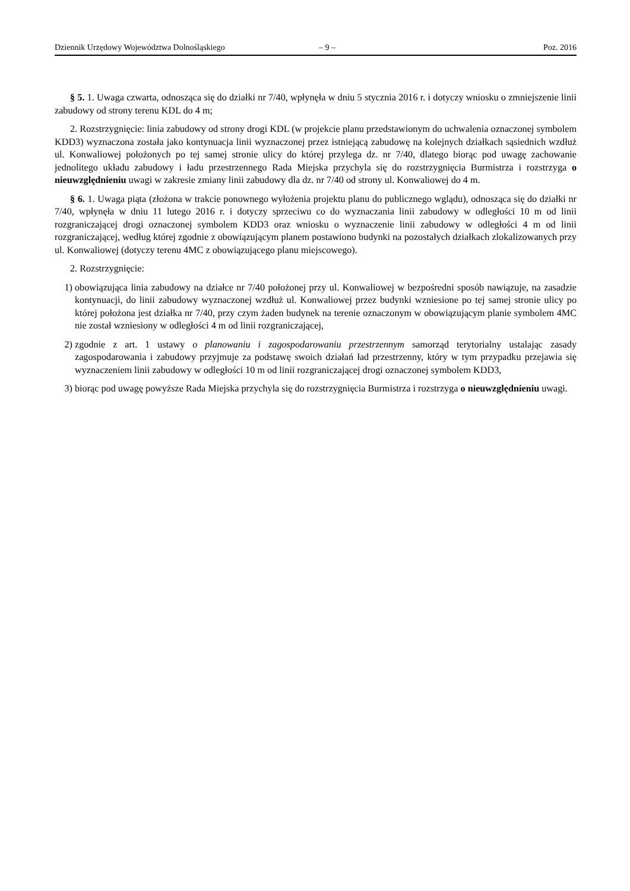Dziennik Urzędowy Województwa Dolnośląskiego – 9 – Poz. 2016
§ 5. 1. Uwaga czwarta, odnosząca się do działki nr 7/40, wpłynęła w dniu 5 stycznia 2016 r. i dotyczy wniosku o zmniejszenie linii zabudowy od strony terenu KDL do 4 m;
2. Rozstrzygnięcie: linia zabudowy od strony drogi KDL (w projekcie planu przedstawionym do uchwalenia oznaczonej symbolem KDD3) wyznaczona została jako kontynuacja linii wyznaczonej przez istniejącą zabudowę na kolejnych działkach sąsiednich wzdłuż ul. Konwaliowej położonych po tej samej stronie ulicy do której przylega dz. nr 7/40, dlatego biorąc pod uwagę zachowanie jednolitego układu zabudowy i ładu przestrzennego Rada Miejska przychyla się do rozstrzygnięcia Burmistrza i rozstrzyga o nieuwzględnieniu uwagi w zakresie zmiany linii zabudowy dla dz. nr 7/40 od strony ul. Konwaliowej do 4 m.
§ 6. 1. Uwaga piąta (złożona w trakcie ponownego wyłożenia projektu planu do publicznego wglądu), odnosząca się do działki nr 7/40, wpłynęła w dniu 11 lutego 2016 r. i dotyczy sprzeciwu co do wyznaczania linii zabudowy w odległości 10 m od linii rozgraniczającej drogi oznaczonej symbolem KDD3 oraz wniosku o wyznaczenie linii zabudowy w odległości 4 m od linii rozgraniczającej, według której zgodnie z obowiązującym planem postawiono budynki na pozostałych działkach zlokalizowanych przy ul. Konwaliowej (dotyczy terenu 4MC z obowiązującego planu miejscowego).
2. Rozstrzygnięcie:
1) obowiązująca linia zabudowy na działce nr 7/40 położonej przy ul. Konwaliowej w bezpośredni sposób nawiązuje, na zasadzie kontynuacji, do linii zabudowy wyznaczonej wzdłuż ul. Konwaliowej przez budynki wzniesione po tej samej stronie ulicy po której położona jest działka nr 7/40, przy czym żaden budynek na terenie oznaczonym w obowiązującym planie symbolem 4MC nie został wzniesiony w odległości 4 m od linii rozgraniczającej,
2) zgodnie z art. 1 ustawy o planowaniu i zagospodarowaniu przestrzennym samorząd terytorialny ustalając zasady zagospodarowania i zabudowy przyjmuje za podstawę swoich działań ład przestrzenny, który w tym przypadku przejawia się wyznaczeniem linii zabudowy w odległości 10 m od linii rozgraniczającej drogi oznaczonej symbolem KDD3,
3) biorąc pod uwagę powyższe Rada Miejska przychyla się do rozstrzygnięcia Burmistrza i rozstrzyga o nieuwzględnieniu uwagi.